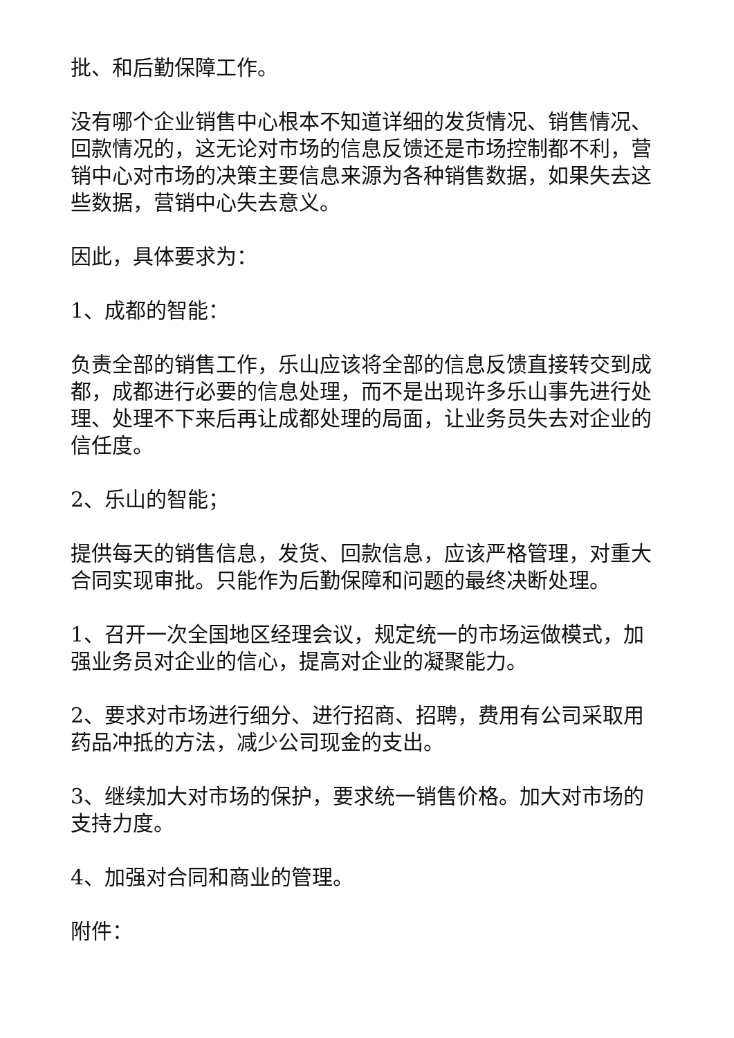批、和后勤保障工作。
没有哪个企业销售中心根本不知道详细的发货情况、销售情况、回款情况的，这无论对市场的信息反馈还是市场控制都不利，营销中心对市场的决策主要信息来源为各种销售数据，如果失去这些数据，营销中心失去意义。
因此，具体要求为：
1、成都的智能：
负责全部的销售工作，乐山应该将全部的信息反馈直接转交到成都，成都进行必要的信息处理，而不是出现许多乐山事先进行处理、处理不下来后再让成都处理的局面，让业务员失去对企业的信任度。
2、乐山的智能；
提供每天的销售信息，发货、回款信息，应该严格管理，对重大合同实现审批。只能作为后勤保障和问题的最终决断处理。
1、召开一次全国地区经理会议，规定统一的市场运做模式，加强业务员对企业的信心，提高对企业的凝聚能力。
2、要求对市场进行细分、进行招商、招聘，费用有公司采取用药品冲抵的方法，减少公司现金的支出。
3、继续加大对市场的保护，要求统一销售价格。加大对市场的支持力度。
4、加强对合同和商业的管理。
附件：